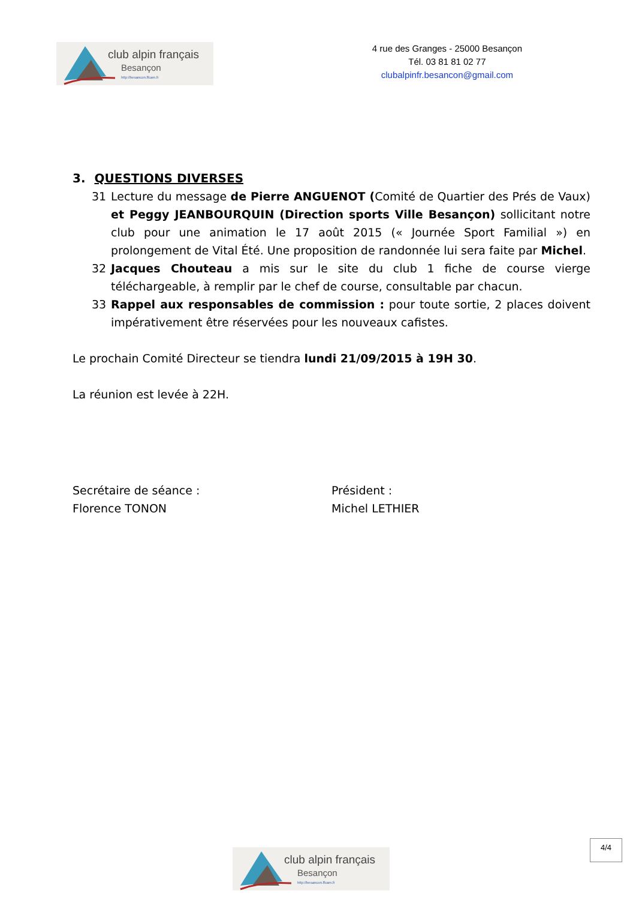club alpin français
Besançon
http://besancon.ffcam.fr
4 rue des Granges - 25000 Besançon
Tél. 03 81 81 02 77
clubalpinfr.besancon@gmail.com
3. QUESTIONS DIVERSES
31 Lecture du message de Pierre ANGUENOT (Comité de Quartier des Prés de Vaux) et Peggy JEANBOURQUIN (Direction sports Ville Besançon) sollicitant notre club pour une animation le 17 août 2015 (« Journée Sport Familial ») en prolongement de Vital Été. Une proposition de randonnée lui sera faite par Michel.
32 Jacques Chouteau a mis sur le site du club 1 fiche de course vierge téléchargeable, à remplir par le chef de course, consultable par chacun.
33 Rappel aux responsables de commission : pour toute sortie, 2 places doivent impérativement être réservées pour les nouveaux cafistes.
Le prochain Comité Directeur se tiendra lundi 21/09/2015 à 19H 30.
La réunion est levée à 22H.
Secrétaire de séance :
Florence TONON
Président :
Michel LETHIER
4/4
club alpin français
Besançon
http://besancon.ffcam.fr